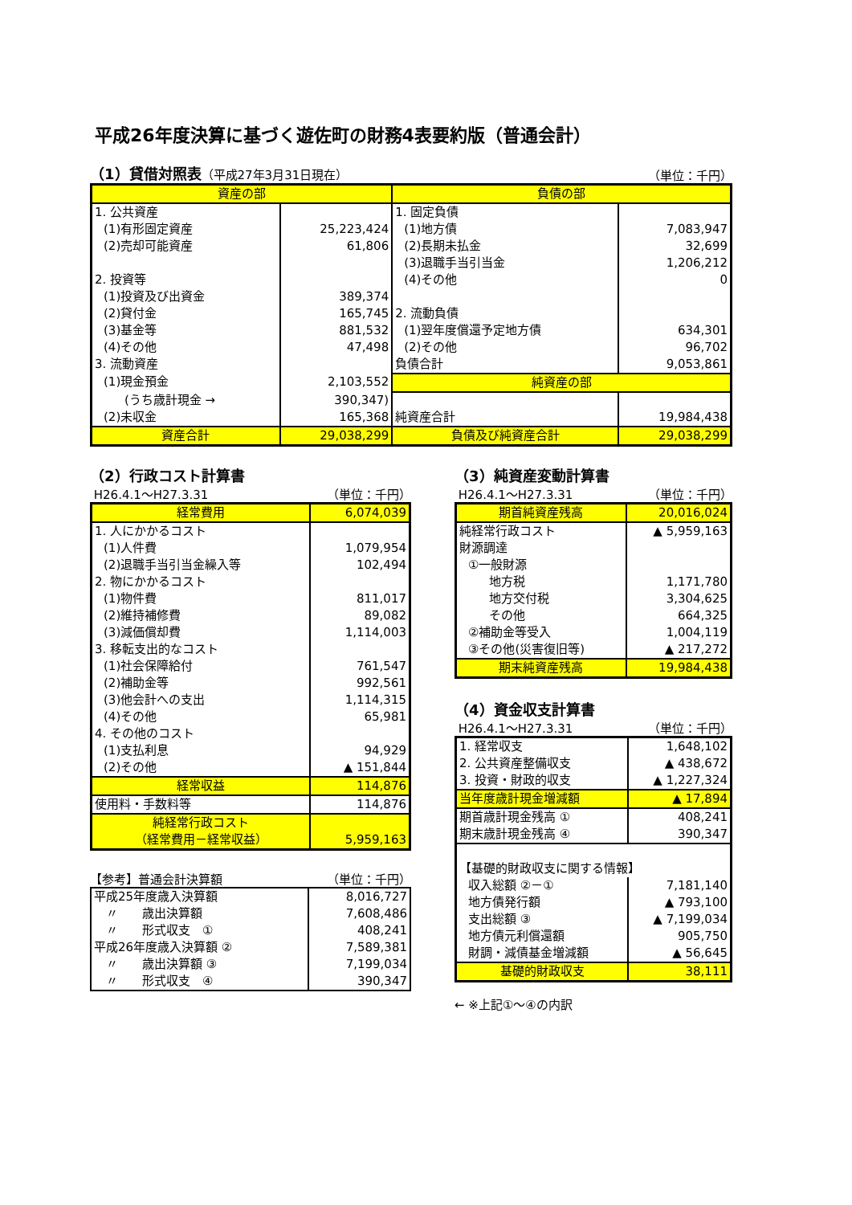平成26年度決算に基づく遊佐町の財務4表要約版（普通会計）
（1）貸借対照表（平成27年3月31日現在）
（単位：千円）
| 資産の部 | | 負債の部 | |
| --- | --- | --- | --- |
| 1. 公共資産 | | 1. 固定負債 | |
| (1)有形固定資産 | 25,223,424 | (1)地方債 | 7,083,947 |
| (2)売却可能資産 | 61,806 | (2)長期未払金 | 32,699 |
| | | (3)退職手当引当金 | 1,206,212 |
| 2. 投資等 | | (4)その他 | 0 |
| (1)投資及び出資金 | 389,374 | | |
| (2)貸付金 | 165,745 | 2. 流動負債 | |
| (3)基金等 | 881,532 | (1)翌年度償還予定地方債 | 634,301 |
| (4)その他 | 47,498 | (2)その他 | 96,702 |
| 3. 流動資産 | | 負債合計 | 9,053,861 |
| (1)現金預金 | 2,103,552 | 純資産の部 | |
| (うち歳計現金 → | 390,347) | | |
| (2)未収金 | 165,368 | 純資産合計 | 19,984,438 |
| 資産合計 | 29,038,299 | 負債及び純資産合計 | 29,038,299 |
（2）行政コスト計算書
H26.4.1～H27.3.31 （単位：千円）
| 経常費用 | 6,074,039 |
| 1. 人にかかるコスト | |
| (1)人件費 | 1,079,954 |
| (2)退職手当引当金繰入等 | 102,494 |
| 2. 物にかかるコスト | |
| (1)物件費 | 811,017 |
| (2)維持補修費 | 89,082 |
| (3)減価償却費 | 1,114,003 |
| 3. 移転支出的なコスト | |
| (1)社会保障給付 | 761,547 |
| (2)補助金等 | 992,561 |
| (3)他会計への支出 | 1,114,315 |
| (4)その他 | 65,981 |
| 4. その他のコスト | |
| (1)支払利息 | 94,929 |
| (2)その他 | ▲ 151,844 |
| 経常収益 | 114,876 |
| 使用料・手数料等 | 114,876 |
| 純経常行政コスト （経常費用－経常収益） | 5,959,163 |
【参考】普通会計決算額 （単位：千円）
| 平成25年度歳入決算額 | 8,016,727 |
| 〃 歳出決算額 | 7,608,486 |
| 〃 形式収支 ① | 408,241 |
| 平成26年度歳入決算額 ② | 7,589,381 |
| 〃 歳出決算額 ③ | 7,199,034 |
| 〃 形式収支 ④ | 390,347 |
（3）純資産変動計算書
H26.4.1～H27.3.31 （単位：千円）
| 期首純資産残高 | 20,016,024 |
| 純経常行政コスト | ▲ 5,959,163 |
| 財源調達 | |
| ①一般財源 | |
| 地方税 | 1,171,780 |
| 地方交付税 | 3,304,625 |
| その他 | 664,325 |
| ②補助金等受入 | 1,004,119 |
| ③その他(災害復旧等) | ▲ 217,272 |
| 期末純資産残高 | 19,984,438 |
（4）資金収支計算書
H26.4.1～H27.3.31 （単位：千円）
| 1. 経常収支 | 1,648,102 |
| 2. 公共資産整備収支 | ▲ 438,672 |
| 3. 投資・財政的収支 | ▲ 1,227,324 |
| 当年度歳計現金増減額 | ▲ 17,894 |
| 期首歳計現金残高 ① | 408,241 |
| 期末歳計現金残高 ④ | 390,347 |
| 【基礎的財政収支に関する情報】 | |
| 収入総額 ②－① | 7,181,140 |
| 地方債発行額 | ▲ 793,100 |
| 支出総額 ③ | ▲ 7,199,034 |
| 地方債元利償還額 | 905,750 |
| 財調・減債基金増減額 | ▲ 56,645 |
| 基礎的財政収支 | 38,111 |
← ※上記①～④の内訳